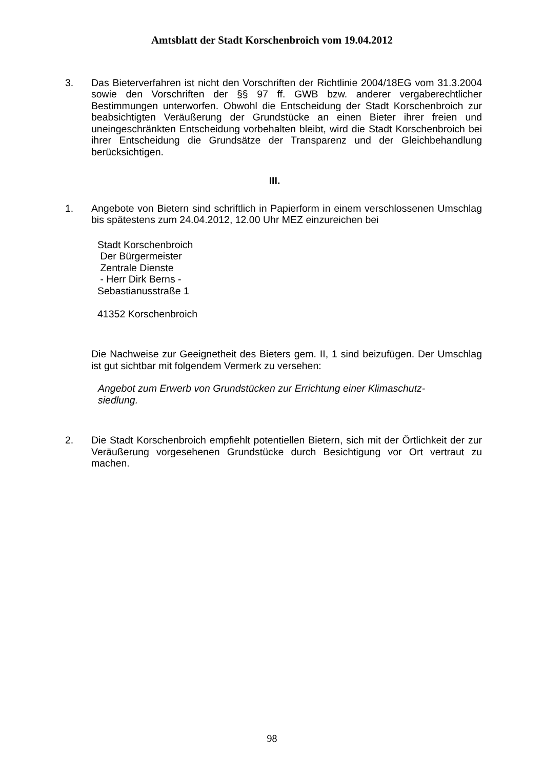Amtsblatt der Stadt Korschenbroich vom 19.04.2012
3. Das Bieterverfahren ist nicht den Vorschriften der Richtlinie 2004/18EG vom 31.3.2004 sowie den Vorschriften der §§ 97 ff. GWB bzw. anderer vergaberechtlicher Bestimmungen unterworfen. Obwohl die Entscheidung der Stadt Korschenbroich zur beabsichtigten Veräußerung der Grundstücke an einen Bieter ihrer freien und uneingeschränkten Entscheidung vorbehalten bleibt, wird die Stadt Korschenbroich bei ihrer Entscheidung die Grundsätze der Transparenz und der Gleichbehandlung berücksichtigen.
III.
1. Angebote von Bietern sind schriftlich in Papierform in einem verschlossenen Umschlag bis spätestens zum 24.04.2012, 12.00 Uhr MEZ einzureichen bei
Stadt Korschenbroich
Der Bürgermeister
Zentrale Dienste
- Herr Dirk Berns -
Sebastianusstraße 1
41352 Korschenbroich
Die Nachweise zur Geeignetheit des Bieters gem. II, 1 sind beizufügen. Der Umschlag ist gut sichtbar mit folgendem Vermerk zu versehen:
Angebot zum Erwerb von Grundstücken zur Errichtung einer Klimaschutz-siedlung.
2. Die Stadt Korschenbroich empfiehlt potentiellen Bietern, sich mit der Örtlichkeit der zur Veräußerung vorgesehenen Grundstücke durch Besichtigung vor Ort vertraut zu machen.
98